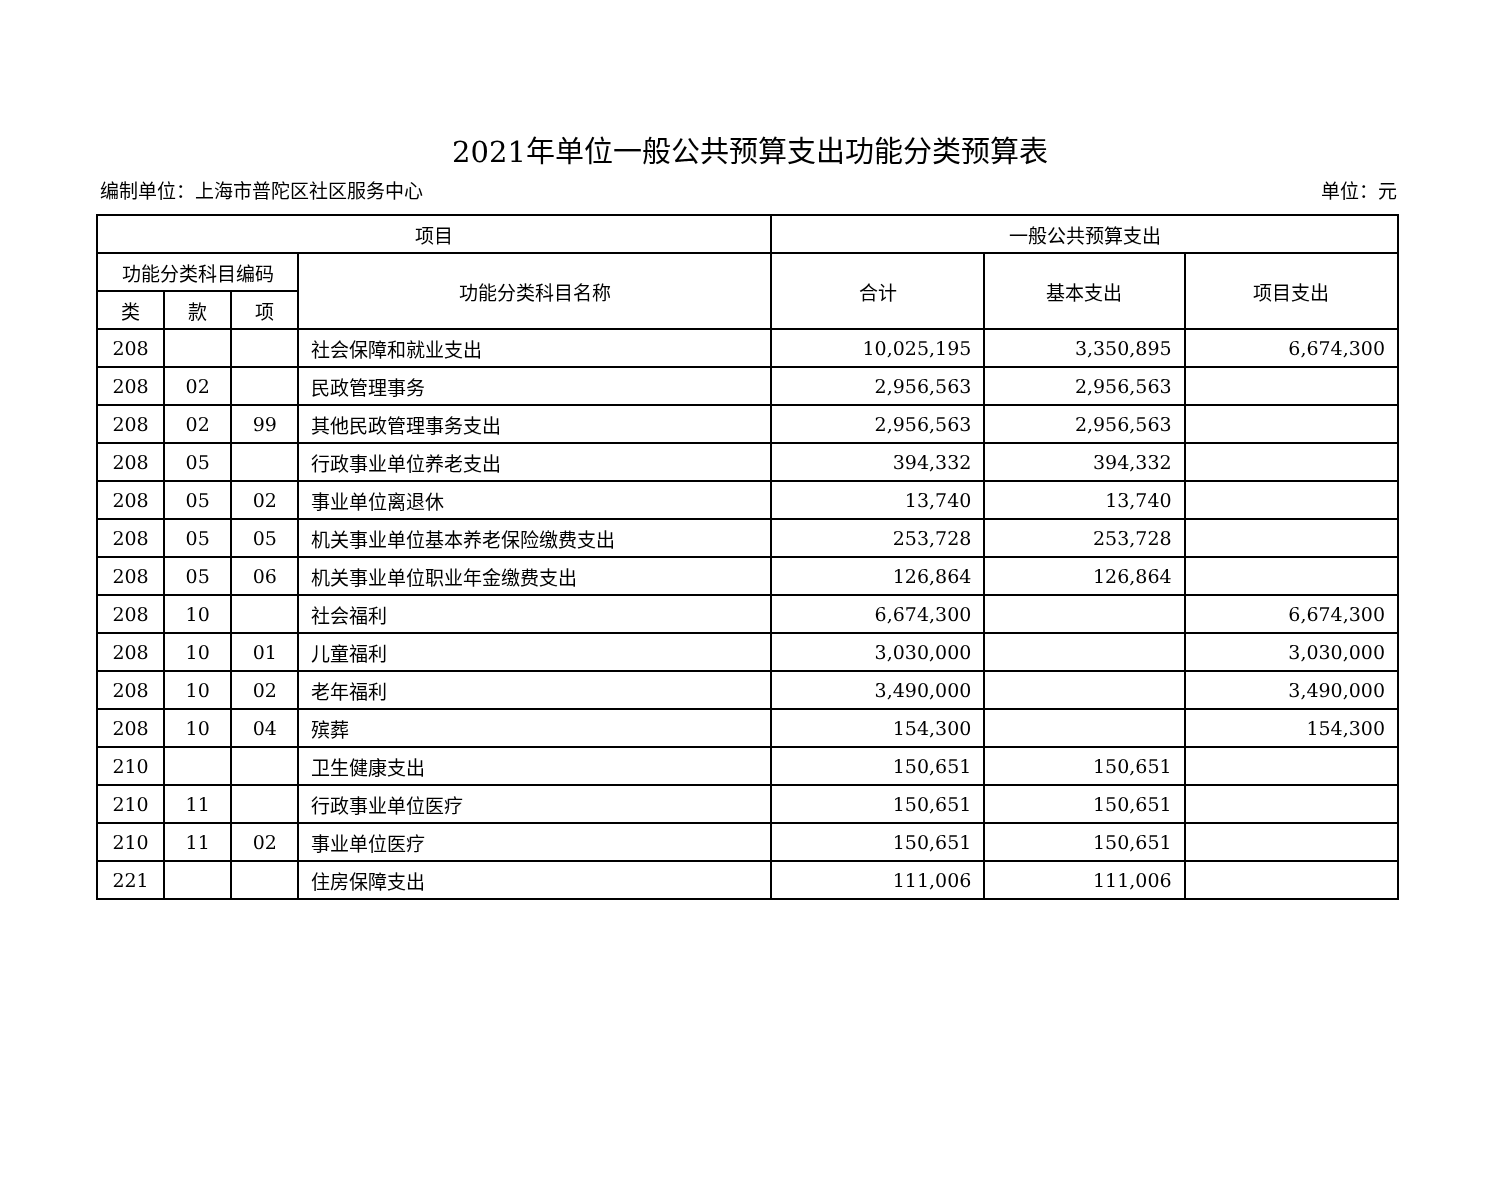2021年单位一般公共预算支出功能分类预算表
编制单位：上海市普陀区社区服务中心 单位：元
| 项目 | | | | 一般公共预算支出 | | |
| --- | --- | --- | --- | --- | --- | --- |
| 功能分类科目编码 | | | 功能分类科目名称 | 合计 | 基本支出 | 项目支出 |
| 类 | 款 | 项 | | | | |
| 208 | | | 社会保障和就业支出 | 10,025,195 | 3,350,895 | 6,674,300 |
| 208 | 02 | | 民政管理事务 | 2,956,563 | 2,956,563 | |
| 208 | 02 | 99 | 其他民政管理事务支出 | 2,956,563 | 2,956,563 | |
| 208 | 05 | | 行政事业单位养老支出 | 394,332 | 394,332 | |
| 208 | 05 | 02 | 事业单位离退休 | 13,740 | 13,740 | |
| 208 | 05 | 05 | 机关事业单位基本养老保险缴费支出 | 253,728 | 253,728 | |
| 208 | 05 | 06 | 机关事业单位职业年金缴费支出 | 126,864 | 126,864 | |
| 208 | 10 | | 社会福利 | 6,674,300 | | 6,674,300 |
| 208 | 10 | 01 | 儿童福利 | 3,030,000 | | 3,030,000 |
| 208 | 10 | 02 | 老年福利 | 3,490,000 | | 3,490,000 |
| 208 | 10 | 04 | 殡葬 | 154,300 | | 154,300 |
| 210 | | | 卫生健康支出 | 150,651 | 150,651 | |
| 210 | 11 | | 行政事业单位医疗 | 150,651 | 150,651 | |
| 210 | 11 | 02 | 事业单位医疗 | 150,651 | 150,651 | |
| 221 | | | 住房保障支出 | 111,006 | 111,006 | |